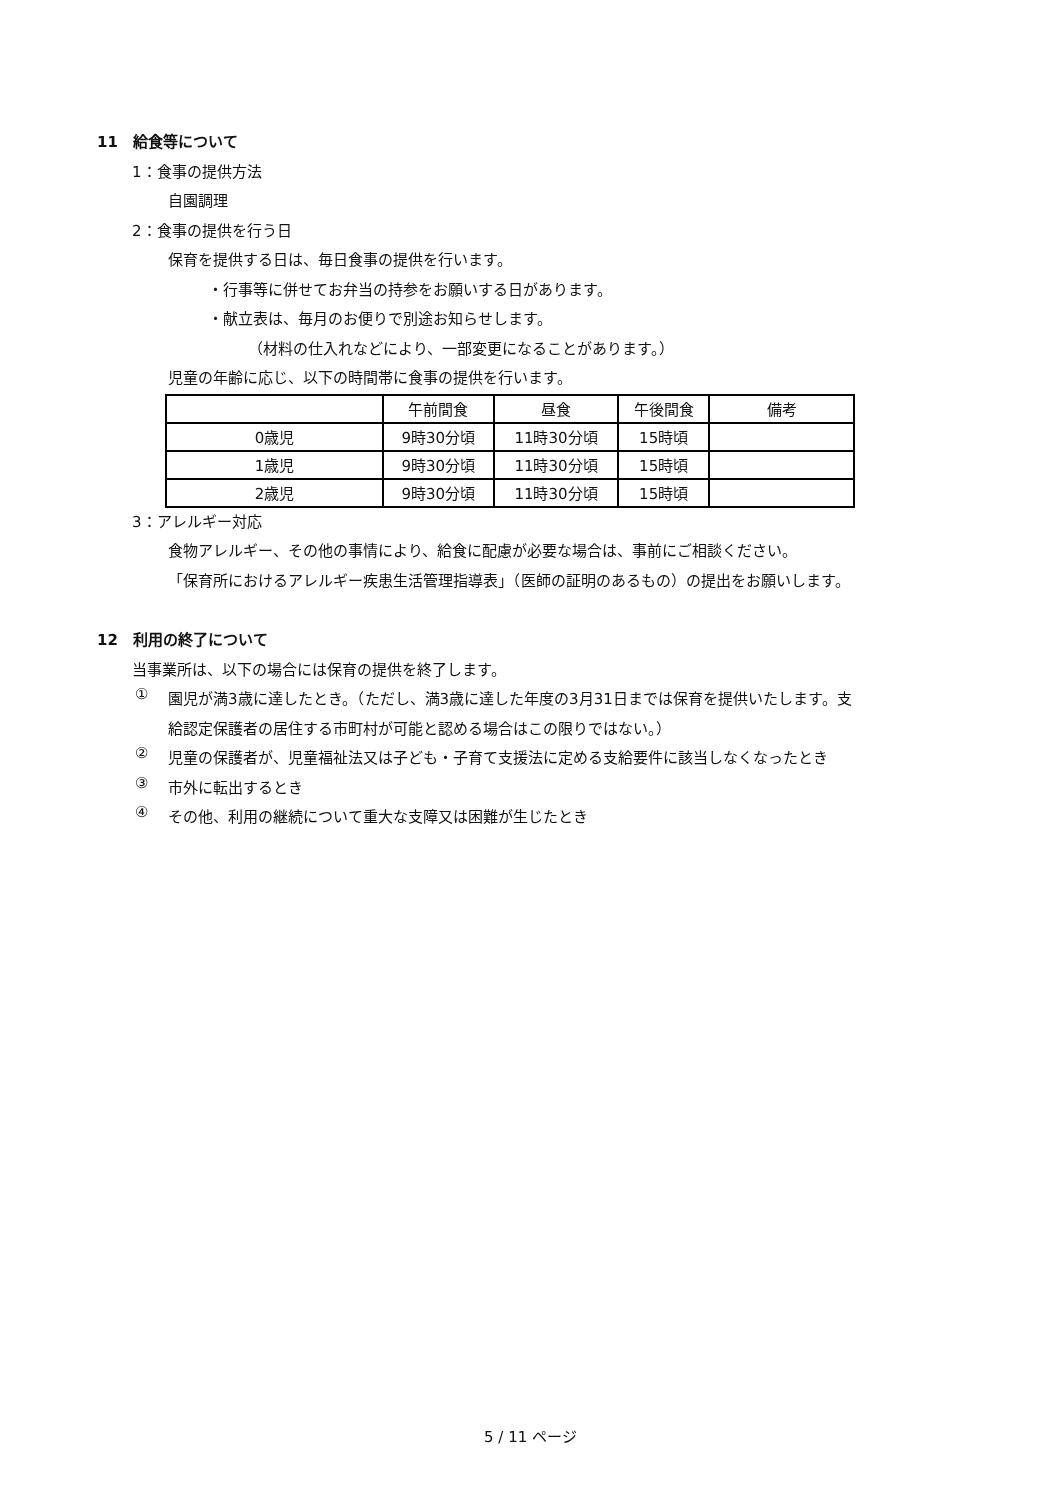11　給食等について
1：食事の提供方法
自園調理
2：食事の提供を行う日
保育を提供する日は、毎日食事の提供を行います。
・行事等に併せてお弁当の持参をお願いする日があります。
・献立表は、毎月のお便りで別途お知らせします。
（材料の仕入れなどにより、一部変更になることがあります。）
児童の年齢に応じ、以下の時間帯に食事の提供を行います。
| | 午前間食 | 昼食 | 午後間食 | 備考 |
| 0歳児 | 9時30分頃 | 11時30分頃 | 15時頃 | |
| 1歳児 | 9時30分頃 | 11時30分頃 | 15時頃 | |
| 2歳児 | 9時30分頃 | 11時30分頃 | 15時頃 | |
3：アレルギー対応
食物アレルギー、その他の事情により、給食に配慮が必要な場合は、事前にご相談ください。
「保育所におけるアレルギー疾患生活管理指導表」（医師の証明のあるもの）の提出をお願いします。
12　利用の終了について
当事業所は、以下の場合には保育の提供を終了します。
①
園児が満3歳に達したとき。（ただし、満3歳に達した年度の3月31日までは保育を提供いたします。支給認定保護者の居住する市町村が可能と認める場合はこの限りではない。）
②
児童の保護者が、児童福祉法又は子ども・子育て支援法に定める支給要件に該当しなくなったとき
③
市外に転出するとき
④
その他、利用の継続について重大な支障又は困難が生じたとき
5 / 11 ページ